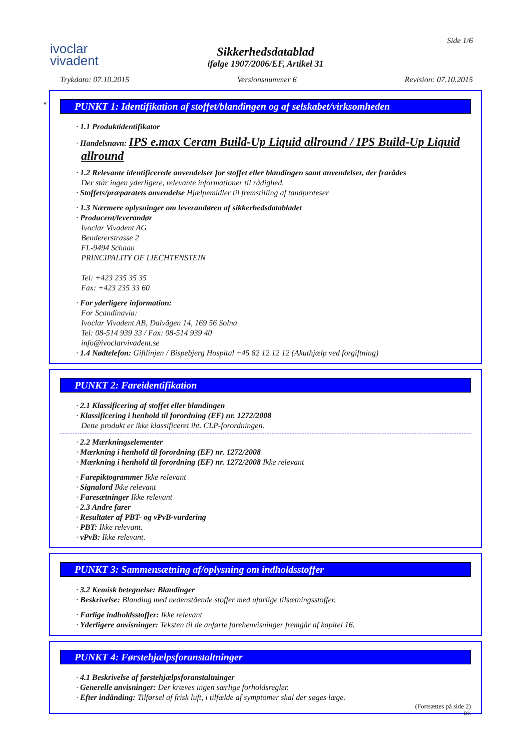ivoclar
vivadent
Side 1/6
Sikkerhedsdatablad
ifølge 1907/2006/EF, Artikel 31
Trykdato: 07.10.2015 Versionsnummer 6 Revision: 07.10.2015
*
PUNKT 1: Identifikation af stoffet/blandingen og af selskabet/virksomheden
· 1.1 Produktidentifikator
· Handelsnavn: IPS e.max Ceram Build-Up Liquid allround / IPS Build-Up Liquid allround
· 1.2 Relevante identificerede anvendelser for stoffet eller blandingen samt anvendelser, der frarådes
Der står ingen yderligere, relevante informationer til rådighed.
· Stoffets/præparatets anvendelse Hjælpemidler til fremstilling af tandproteser
· 1.3 Nærmere oplysninger om leverandøren af sikkerhedsdatabladet
· Producent/leverandør
Ivoclar Vivadent AG
Bendererstrasse 2
FL-9494 Schaan
PRINCIPALITY OF LIECHTENSTEIN
Tel: +423 235 35 35
Fax: +423 235 33 60
· For yderligere information:
For Scandinavia:
Ivoclar Vivadent AB, Dalvägen 14, 169 56 Solna
Tel: 08-514 939 33 / Fax: 08-514 939 40
info@ivoclarvivadent.se
· 1.4 Nødtelefon: Giftlinjen / Bispebjerg Hospital +45 82 12 12 12 (Akuthjælp ved forgiftning)
PUNKT 2: Fareidentifikation
· 2.1 Klassificering af stoffet eller blandingen
· Klassificering i henhold til forordning (EF) nr. 1272/2008
Dette produkt er ikke klassificeret iht. CLP-forordningen.
· 2.2 Mærkningselementer
· Mærkning i henhold til forordning (EF) nr. 1272/2008
· Mærkning i henhold til forordning (EF) nr. 1272/2008 Ikke relevant
· Farepiktogrammer Ikke relevant
· Signalord Ikke relevant
· Faresætninger Ikke relevant
· 2.3 Andre farer
· Resultater af PBT- og vPvB-vurdering
· PBT: Ikke relevant.
· vPvB: Ikke relevant.
PUNKT 3: Sammensætning af/oplysning om indholdsstoffer
· 3.2 Kemisk betegnelse: Blandinger
· Beskrivelse: Blanding med nedenstående stoffer med ufarlige tilsætningsstoffer.
· Farlige indholdsstoffer: Ikke relevant
· Yderligere anvisninger: Teksten til de anførte farehenvisninger fremgår af kapitel 16.
PUNKT 4: Førstehjælpsforanstaltninger
· 4.1 Beskrivelse af førstehjælpsforanstaltninger
· Generelle anvisninger: Der kræves ingen særlige forholdsregler.
· Efter indånding: Tilførsel af frisk luft, i tilfælde af symptomer skal der søges læge.
(Fortsættes på side 2)
DK